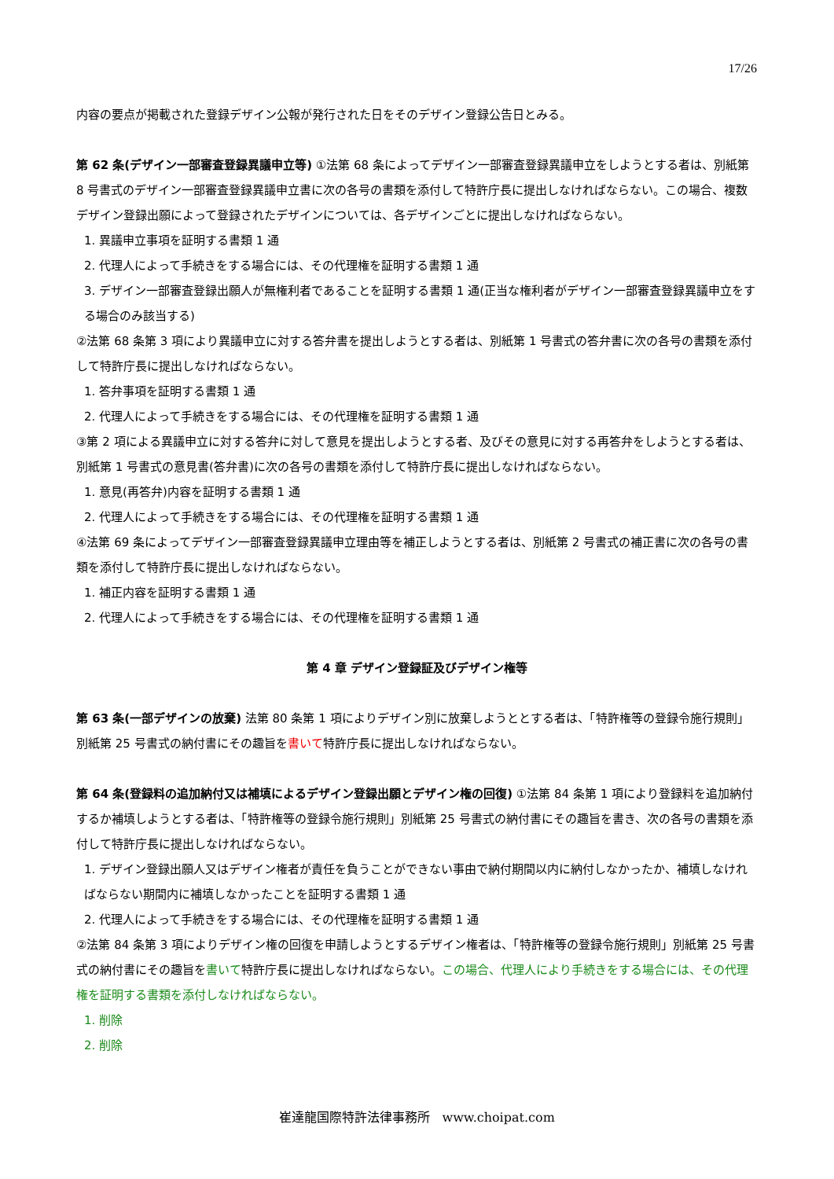17/26
内容の要点が掲載された登録デザイン公報が発行された日をそのデザイン登録公告日とみる。
第 62 条(デザイン一部審査登録異議申立等) ①法第 68 条によってデザイン一部審査登録異議申立をしようとする者は、別紙第 8 号書式のデザイン一部審査登録異議申立書に次の各号の書類を添付して特許庁長に提出しなければならない。この場合、複数デザイン登録出願によって登録されたデザインについては、各デザインごとに提出しなければならない。
1. 異議申立事項を証明する書類 1 通
2. 代理人によって手続きをする場合には、その代理権を証明する書類 1 通
3. デザイン一部審査登録出願人が無権利者であることを証明する書類 1 通(正当な権利者がデザイン一部審査登録異議申立をする場合のみ該当する)
②法第 68 条第 3 項により異議申立に対する答弁書を提出しようとする者は、別紙第 1 号書式の答弁書に次の各号の書類を添付して特許庁長に提出しなければならない。
1. 答弁事項を証明する書類 1 通
2. 代理人によって手続きをする場合には、その代理権を証明する書類 1 通
③第 2 項による異議申立に対する答弁に対して意見を提出しようとする者、及びその意見に対する再答弁をしようとする者は、別紙第 1 号書式の意見書(答弁書)に次の各号の書類を添付して特許庁長に提出しなければならない。
1. 意見(再答弁)内容を証明する書類 1 通
2. 代理人によって手続きをする場合には、その代理権を証明する書類 1 通
④法第 69 条によってデザイン一部審査登録異議申立理由等を補正しようとする者は、別紙第 2 号書式の補正書に次の各号の書類を添付して特許庁長に提出しなければならない。
1. 補正内容を証明する書類 1 通
2. 代理人によって手続きをする場合には、その代理権を証明する書類 1 通
第 4 章 デザイン登録証及びデザイン権等
第 63 条(一部デザインの放棄) 法第 80 条第 1 項によりデザイン別に放棄しようととする者は、「特許権等の登録令施行規則」別紙第 25 号書式の納付書にその趣旨を書いて特許庁長に提出しなければならない。
第 64 条(登録料の追加納付又は補填によるデザイン登録出願とデザイン権の回復) ①法第 84 条第 1 項により登録料を追加納付するか補填しようとする者は、「特許権等の登録令施行規則」別紙第 25 号書式の納付書にその趣旨を書き、次の各号の書類を添付して特許庁長に提出しなければならない。
1. デザイン登録出願人又はデザイン権者が責任を負うことができない事由で納付期間以内に納付しなかったか、補填しなければならない期間内に補填しなかったことを証明する書類 1 通
2. 代理人によって手続きをする場合には、その代理権を証明する書類 1 通
②法第 84 条第 3 項によりデザイン権の回復を申請しようとするデザイン権者は、「特許権等の登録令施行規則」別紙第 25 号書式の納付書にその趣旨を書いて特許庁長に提出しなければならない。この場合、代理人により手続きをする場合には、その代理権を証明する書類を添付しなければならない。
1. 削除
2. 削除
崔達龍国際特許法律事務所 www.choipat.com